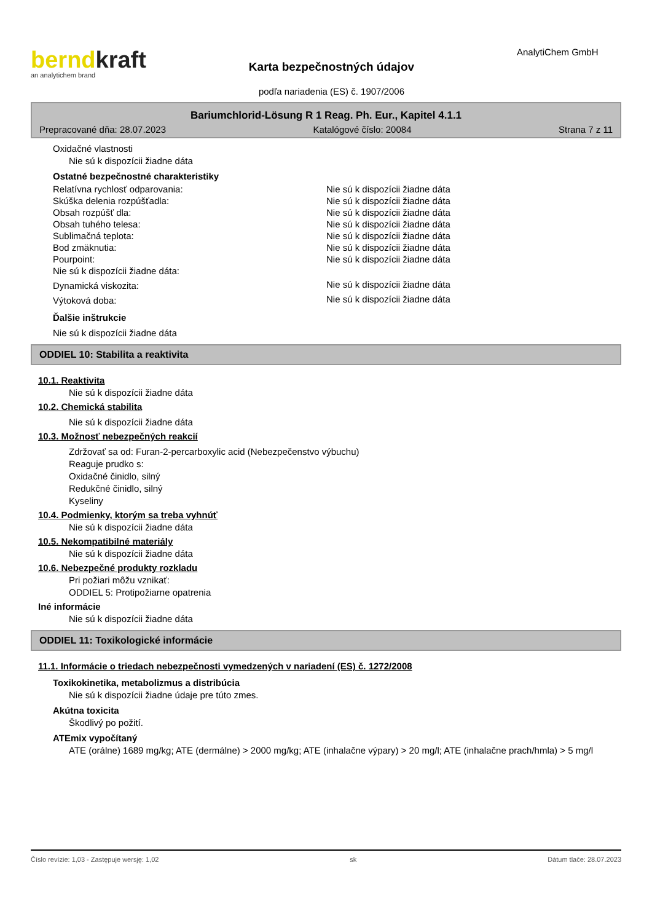berndkraft
an analytichem brand
Karta bezpečnostných údajov
podľa nariadenia (ES) č. 1907/2006
AnalytiChem GmbH
Bariumchlorid-Lösung R 1 Reag. Ph. Eur., Kapitel 4.1.1
Prepracované dňa: 28.07.2023 Katalógové číslo: 20084 Strana 7 z 11
Oxidačné vlastnosti
Nie sú k dispozícii žiadne dáta
Ostatné bezpečnostné charakteristiky
| Relatívna rychlosť odparovania: | Nie sú k dispozícii žiadne dáta |
| Skúška delenia rozpúšťadla: | Nie sú k dispozícii žiadne dáta |
| Obsah rozpúšť dla: | Nie sú k dispozícii žiadne dáta |
| Obsah tuhého telesa: | Nie sú k dispozícii žiadne dáta |
| Sublimačná teplota: | Nie sú k dispozícii žiadne dáta |
| Bod zmäknutia: | Nie sú k dispozícii žiadne dáta |
| Pourpoint: | Nie sú k dispozícii žiadne dáta |
| Nie sú k dispozícii žiadne dáta: | |
| Dynamická viskozita: | Nie sú k dispozícii žiadne dáta |
| Výtoková doba: | Nie sú k dispozícii žiadne dáta |
Ďalšie inštrukcie
Nie sú k dispozícii žiadne dáta
ODDIEL 10: Stabilita a reaktivita
10.1. Reaktivita
Nie sú k dispozícii žiadne dáta
10.2. Chemická stabilita
Nie sú k dispozícii žiadne dáta
10.3. Možnosť nebezpečných reakcií
Zdržovať sa od: Furan-2-percarboxylic acid (Nebezpečenstvo výbuchu)
Reaguje prudko s:
Oxidačné činidlo, silný
Redukčné činidlo, silný
Kyseliny
10.4. Podmienky, ktorým sa treba vyhnúť
Nie sú k dispozícii žiadne dáta
10.5. Nekompatibilné materiály
Nie sú k dispozícii žiadne dáta
10.6. Nebezpečné produkty rozkladu
Pri požiari môžu vznikať:
ODDIEL 5: Protipožiarne opatrenia
Iné informácie
Nie sú k dispozícii žiadne dáta
ODDIEL 11: Toxikologické informácie
11.1. Informácie o triedach nebezpečnosti vymedzených v nariadení (ES) č. 1272/2008
Toxikokinetika, metabolizmus a distribúcia
Nie sú k dispozícii žiadne údaje pre túto zmes.
Akútna toxicita
Škodlivý po požití.
ATEmix vypočítaný
ATE (orálne) 1689 mg/kg; ATE (dermálne) > 2000 mg/kg; ATE (inhalačne výpary) > 20 mg/l; ATE (inhalačne prach/hmla) > 5 mg/l
Číslo revízie: 1,03 - Zastępuje wersję: 1,02 sk Dátum tlače: 28.07.2023